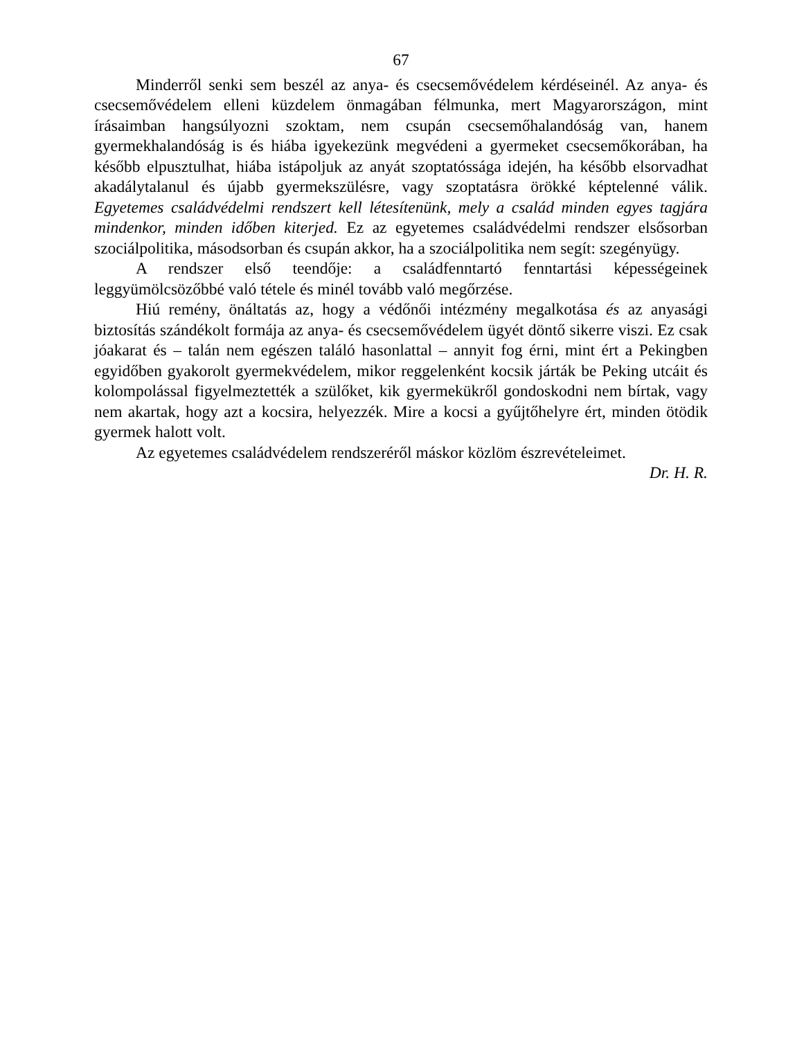67
Minderről senki sem beszél az anya- és csecsemővédelem kérdéseinél. Az anya- és csecsemővédelem elleni küzdelem önmagában félmunka, mert Magyar­országon, mint írásaimban hangsúlyozni szoktam, nem csupán csecsemőhalan­dóság van, hanem gyermekhalandóság is és hiába igyekezünk megvédeni a gyermeket csecsemőkorában, ha később elpusztulhat, hiába istápoljuk az anyát szoptatóssága idején, ha később elsorvadhat akadálytalanul és újabb gyermek­szülésre, vagy szoptatásra örökké képtelenné válik. Egyetemes családvédelmi rendszert kell létesítenünk, mely a család minden egyes tagjára mindenkor, minden időben kiterjed. Ez az egyetemes családvédelmi rendszer elsősorban szociál­politika, másodsorban és csupán akkor, ha a szociálpolitika nem segít: szegényügy.
A rendszer első teendője: a családfenntartó fenntartási képességeinek leggyümölcsözőbbé való tétele és minél tovább való megőrzése.
Hiú remény, önáltatás az, hogy a védőnői intézmény megalkotása és az anyasági biztosítás szándékolt formája az anya- és csecsemővédelem ügyét döntő sikerre viszi. Ez csak jóakarat és – talán nem egészen találó hason­lattal – annyit fog érni, mint ért a Pekingben egyidőben gyakorolt gyermek­védelem, mikor reggelenként kocsik járták be Peking utcáit és kolompolással figyelmeztették a szülőket, kik gyermekükről gondoskodni nem bírtak, vagy nem akartak, hogy azt a kocsira, helyezzék. Mire a kocsi a gyűjtőhelyre ért, minden ötödik gyermek halott volt.
Az egyetemes családvédelem rendszeréről máskor közlöm észrevételeimet.
Dr. H. R.